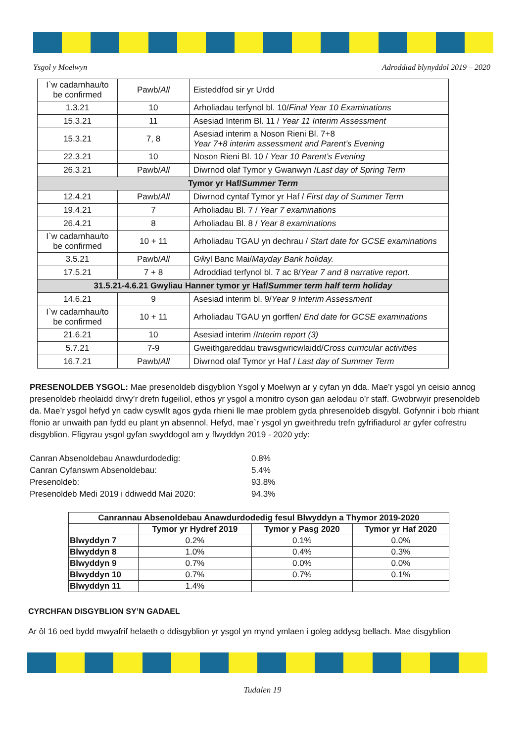Ysgol y Moelwyn Adroddiad blynyddol 2019 – 2020
| I`w cadarnhau/to be confirmed | Pawb/ All | Eisteddfod sir yr Urdd |
| 1.3.21 | 10 | Arholiadau terfynol bl. 10/ Final Year 10 Examinations |
| 15.3.21 | 11 | Asesiad Interim Bl. 11 / Year 11 Interim Assessment |
| 15.3.21 | 7, 8 | Asesiad interim a Noson Rieni Bl. 7+8 Year 7+8 interim assessment and Parent’s Evening |
| 22.3.21 | 10 | Noson Rieni Bl. 10 / Year 10 Parent’s Evening |
| 26.3.21 | Pawb/ All | Diwrnod olaf Tymor y Gwanwyn / Last day of Spring Term |
| Tymor yr Haf/ Summer Term | | |
| 12.4.21 | Pawb/ All | Diwrnod cyntaf Tymor yr Haf / First day of Summer Term |
| 19.4.21 | 7 | Arholiadau Bl. 7 / Year 7 examinations |
| 26.4.21 | 8 | Arholiadau Bl. 8 / Year 8 examinations |
| I`w cadarnhau/to be confirmed | 10 + 11 | Arholiadau TGAU yn dechrau / Start date for GCSE examinations |
| 3.5.21 | Pawb/ All | Gŵyl Banc Mai/ Mayday Bank holiday. |
| 17.5.21 | 7 + 8 | Adroddiad terfynol bl. 7 ac 8/ Year 7 and 8 narrative report. |
| 31.5.21-4.6.21 Gwyliau Hanner tymor yr Haf/ Summer term half term holiday | | |
| 14.6.21 | 9 | Asesiad interim bl. 9/ Year 9 Interim Assessment |
| I`w cadarnhau/to be confirmed | 10 + 11 | Arholiadau TGAU yn gorffen/ End date for GCSE examinations |
| 21.6.21 | 10 | Asesiad interim / Interim report (3) |
| 5.7.21 | 7-9 | Gweithgareddau trawsgwricwlaidd/ Cross curricular activities |
| 16.7.21 | Pawb/ All | Diwrnod olaf Tymor yr Haf / Last day of Summer Term |
PRESENOLDEB YSGOL: Mae presenoldeb disgyblion Ysgol y Moelwyn ar y cyfan yn dda. Mae’r ysgol yn ceisio annog presenoldeb rheolaidd drwy’r drefn fugeiliol, ethos yr ysgol a monitro cyson gan aelodau o’r staff. Gwobrwyir presenoldeb da. Mae’r ysgol hefyd yn cadw cyswllt agos gyda rhieni lle mae problem gyda phresenoldeb disgybl. Gofynnir i bob rhiant ffonio ar unwaith pan fydd eu plant yn absennol. Hefyd, mae`r ysgol yn gweithredu trefn gyfrifiadurol ar gyfer cofrestru disgyblion. Ffigyrau ysgol gyfan swyddogol am y flwyddyn 2019 - 2020 ydy:
Canran Absenoldebau Anawdurdodedig: 0.8%
Canran Cyfanswm Absenoldebau: 5.4%
Presenoldeb: 93.8%
Presenoldeb Medi 2019 i ddiwedd Mai 2020: 94.3%
| Canrannau Absenoldebau Anawdurdodedig fesul Blwyddyn a Thymor 2019-2020 | | | |
| --- | --- | --- | --- |
| | Tymor yr Hydref 2019 | Tymor y Pasg 2020 | Tymor yr Haf 2020 |
| Blwyddyn 7 | 0.2% | 0.1% | 0.0% |
| Blwyddyn 8 | 1.0% | 0.4% | 0.3% |
| Blwyddyn 9 | 0.7% | 0.0% | 0.0% |
| Blwyddyn 10 | 0.7% | 0.7% | 0.1% |
| Blwyddyn 11 | 1.4% | | |
CYRCHFAN DISGYBLION SY’N GADAEL
Ar ôl 16 oed bydd mwyafrif helaeth o ddisgyblion yr ysgol yn mynd ymlaen i goleg addysg bellach. Mae disgyblion
Tudalen 19